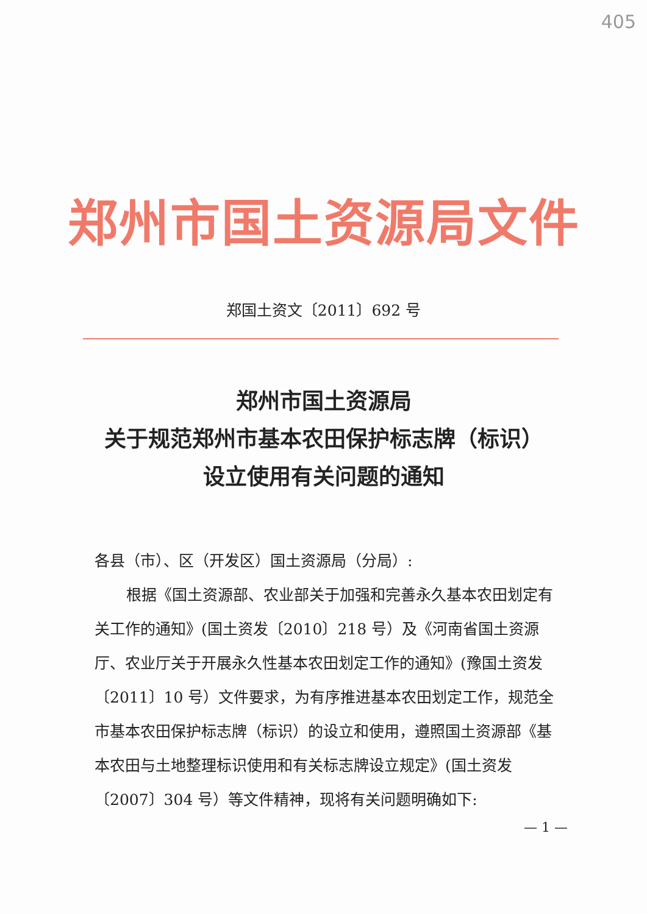405
郑州市国土资源局文件
郑国土资文〔2011〕692 号
郑州市国土资源局
关于规范郑州市基本农田保护标志牌（标识）
设立使用有关问题的通知
各县（市）、区（开发区）国土资源局（分局）:
根据《国土资源部、农业部关于加强和完善永久基本农田划定有关工作的通知》(国土资发〔2010〕218 号）及《河南省国土资源厅、农业厅关于开展永久性基本农田划定工作的通知》(豫国土资发〔2011〕10 号）文件要求，为有序推进基本农田划定工作，规范全市基本农田保护标志牌（标识）的设立和使用，遵照国土资源部《基本农田与土地整理标识使用和有关标志牌设立规定》(国土资发〔2007〕304 号）等文件精神，现将有关问题明确如下:
— 1 —